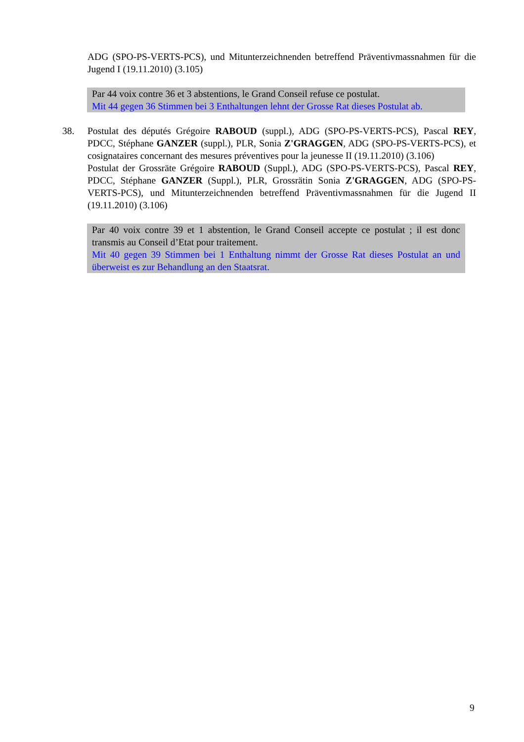ADG (SPO-PS-VERTS-PCS), und Mitunterzeichnenden betreffend Präventivmassnahmen für die Jugend I (19.11.2010) (3.105)
Par 44 voix contre 36 et 3 abstentions, le Grand Conseil refuse ce postulat.
Mit 44 gegen 36 Stimmen bei 3 Enthaltungen lehnt der Grosse Rat dieses Postulat ab.
38.
Postulat des députés Grégoire RABOUD (suppl.), ADG (SPO-PS-VERTS-PCS), Pascal REY, PDCC, Stéphane GANZER (suppl.), PLR, Sonia Z'GRAGGEN, ADG (SPO-PS-VERTS-PCS), et cosignataires concernant des mesures préventives pour la jeunesse II (19.11.2010) (3.106)
Postulat der Grossräte Grégoire RABOUD (Suppl.), ADG (SPO-PS-VERTS-PCS), Pascal REY, PDCC, Stéphane GANZER (Suppl.), PLR, Grossrätin Sonia Z'GRAGGEN, ADG (SPO-PS-VERTS-PCS), und Mitunterzeichnenden betreffend Präventivmassnahmen für die Jugend II (19.11.2010) (3.106)
Par 40 voix contre 39 et 1 abstention, le Grand Conseil accepte ce postulat ; il est donc transmis au Conseil d’Etat pour traitement.
Mit 40 gegen 39 Stimmen bei 1 Enthaltung nimmt der Grosse Rat dieses Postulat an und überweist es zur Behandlung an den Staatsrat.
9